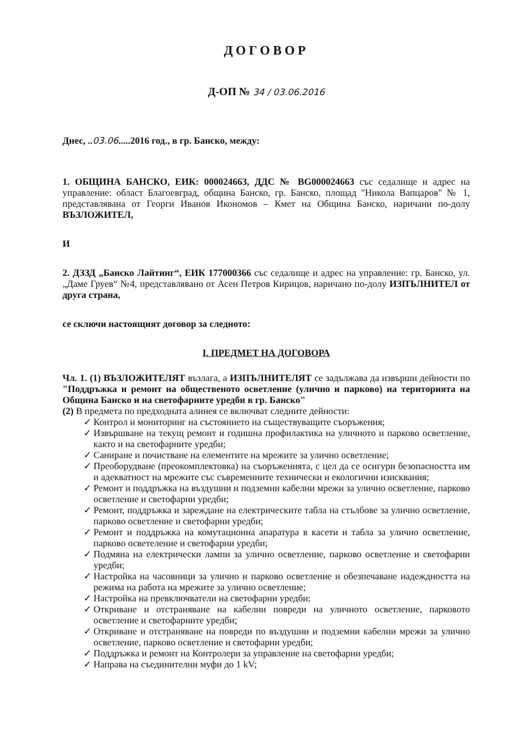ДОГОВОР
Д-ОП № 34 / 03.06.2016
Днес, ..03.06.....2016 год., в гр. Банско, между:
1. ОБЩИНА БАНСКО, ЕИК: 000024663, ДДС № BG000024663 със седалище и адрес на управление: област Благоевград, община Банско, гр. Банско, площад "Никола Вапцаров" № 1, представлявана от Георги Иванов Икономов – Кмет на Община Банско, наричани по-долу ВЪЗЛОЖИТЕЛ,
И
2. ДЗЗД „Банско Лайтинг“, ЕИК 177000366 със седалище и адрес на управление: гр. Банско, ул. „Даме Груев“ №4, представлявано от Асен Петров Кирицов, наричано по-долу ИЗПЪЛНИТЕЛ от друга страна,
се сключи настоящият договор за следното:
I. ПРЕДМЕТ НА ДОГОВОРА
Чл. 1. (1) ВЪЗЛОЖИТЕЛЯТ възлага, а ИЗПЪЛНИТЕЛЯТ се задължава да извърши дейности по "Поддръжка и ремонт на общественото осветление (улично и парково) на територията на Община Банско и на светофарните уредби в гр. Банско"
(2) В предмета по предходната алинея се включват следните дейности:
✓ Контрол и мониторинг на състоянието на съществуващите съоръжения;
✓ Извършване на текущ ремонт и годишна профилактика на уличното и парково осветление, както и на светофарните уредби;
✓ Саниране и почистване на елементите на мрежите за улично осветление;
✓ Преоборудване (преокомплектовка) на съоръженията, с цел да се осигури безопасността им и адекватност на мрежите със съвременните технически и екологични изисквания;
✓ Ремонт и поддръжка на въздушни и подземни кабелни мрежи за улично осветление, парково осветление и светофарни уредби;
✓ Ремонт, поддръжка и зареждане на електрическите табла на стълбове за улично осветление, парково осветление и светофарни уредби;
✓ Ремонт и поддръжка на комутационна апаратура в касети и табла за улично осветление, парково осветеление и светофарни уредби;
✓ Подмяна на електрически лампи за улично осветление, парково осветление и светофарни уредби;
✓ Настройка на часовници за улично и парково осветление и обезпечаване надеждността на режима на работа на мрежите за улично осветление;
✓ Настройка на превключватели на светофарни уредби;
✓ Откриване и отстраняване на кабелни повреди на уличното осветление, парковото осветление и светофарните уредби;
✓ Откриване и отстраняване на повреди по въздушни и подземни кабелни мрежи за улично осветление, парково осветление и светофарни уредби;
✓ Поддръжка и ремонт на Контролери за управление на светофарни уредби;
✓ Направа на съединителни муфи до 1 kV;